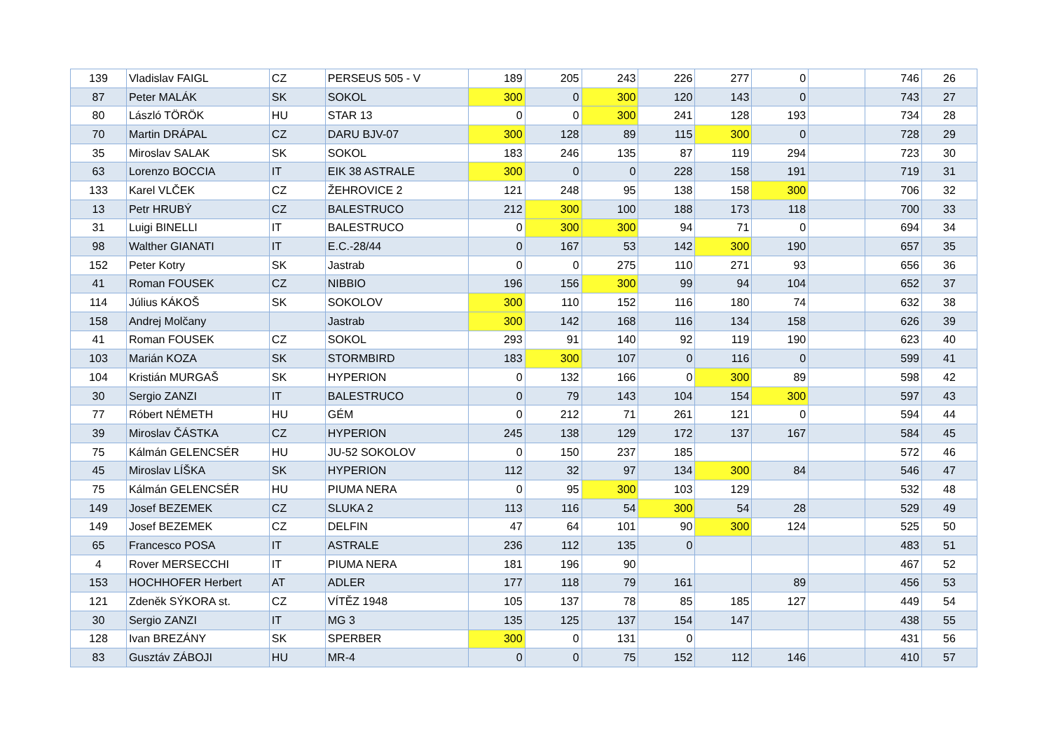| 139 | Vladislav FAIGL | CZ | PERSEUS 505 - V | 189 | 205 | 243 | 226 | 277 | 0 | | 746 | 26 |
| 87 | Peter MALÁK | SK | SOKOL | 300 | 0 | 300 | 120 | 143 | 0 | | 743 | 27 |
| 80 | László TÖRÖK | HU | STAR 13 | 0 | 0 | 300 | 241 | 128 | 193 | | 734 | 28 |
| 70 | Martin DRÁPAL | CZ | DARU BJV-07 | 300 | 128 | 89 | 115 | 300 | 0 | | 728 | 29 |
| 35 | Miroslav SALAK | SK | SOKOL | 183 | 246 | 135 | 87 | 119 | 294 | | 723 | 30 |
| 63 | Lorenzo BOCCIA | IT | EIK 38 ASTRALE | 300 | 0 | 0 | 228 | 158 | 191 | | 719 | 31 |
| 133 | Karel VLČEK | CZ | ŽEHROVICE 2 | 121 | 248 | 95 | 138 | 158 | 300 | | 706 | 32 |
| 13 | Petr HRUBÝ | CZ | BALESTRUCO | 212 | 300 | 100 | 188 | 173 | 118 | | 700 | 33 |
| 31 | Luigi BINELLI | IT | BALESTRUCO | 0 | 300 | 300 | 94 | 71 | 0 | | 694 | 34 |
| 98 | Walther GIANATI | IT | E.C.-28/44 | 0 | 167 | 53 | 142 | 300 | 190 | | 657 | 35 |
| 152 | Peter Kotry | SK | Jastrab | 0 | 0 | 275 | 110 | 271 | 93 | | 656 | 36 |
| 41 | Roman FOUSEK | CZ | NIBBIO | 196 | 156 | 300 | 99 | 94 | 104 | | 652 | 37 |
| 114 | Július KÁKOŠ | SK | SOKOLOV | 300 | 110 | 152 | 116 | 180 | 74 | | 632 | 38 |
| 158 | Andrej Molčany | | Jastrab | 300 | 142 | 168 | 116 | 134 | 158 | | 626 | 39 |
| 41 | Roman FOUSEK | CZ | SOKOL | 293 | 91 | 140 | 92 | 119 | 190 | | 623 | 40 |
| 103 | Marián KOZA | SK | STORMBIRD | 183 | 300 | 107 | 0 | 116 | 0 | | 599 | 41 |
| 104 | Kristián MURGAŠ | SK | HYPERION | 0 | 132 | 166 | 0 | 300 | 89 | | 598 | 42 |
| 30 | Sergio ZANZI | IT | BALESTRUCO | 0 | 79 | 143 | 104 | 154 | 300 | | 597 | 43 |
| 77 | Róbert NÉMETH | HU | GÉM | 0 | 212 | 71 | 261 | 121 | 0 | | 594 | 44 |
| 39 | Miroslav ČÁSTKA | CZ | HYPERION | 245 | 138 | 129 | 172 | 137 | 167 | | 584 | 45 |
| 75 | Kálmán GELENCSÉR | HU | JU-52 SOKOLOV | 0 | 150 | 237 | 185 | | | | 572 | 46 |
| 45 | Miroslav LÍŠKA | SK | HYPERION | 112 | 32 | 97 | 134 | 300 | 84 | | 546 | 47 |
| 75 | Kálmán GELENCSÉR | HU | PIUMA NERA | 0 | 95 | 300 | 103 | 129 | | | 532 | 48 |
| 149 | Josef BEZEMEK | CZ | SLUKA 2 | 113 | 116 | 54 | 300 | 54 | 28 | | 529 | 49 |
| 149 | Josef BEZEMEK | CZ | DELFIN | 47 | 64 | 101 | 90 | 300 | 124 | | 525 | 50 |
| 65 | Francesco POSA | IT | ASTRALE | 236 | 112 | 135 | 0 | | | | 483 | 51 |
| 4 | Rover MERSECCHI | IT | PIUMA NERA | 181 | 196 | 90 | | | | | 467 | 52 |
| 153 | HOCHHOFER Herbert | AT | ADLER | 177 | 118 | 79 | 161 | | 89 | | 456 | 53 |
| 121 | Zdeněk SÝKORA st. | CZ | VÍTĚZ 1948 | 105 | 137 | 78 | 85 | 185 | 127 | | 449 | 54 |
| 30 | Sergio ZANZI | IT | MG 3 | 135 | 125 | 137 | 154 | 147 | | | 438 | 55 |
| 128 | Ivan BREZÁNY | SK | SPERBER | 300 | 0 | 131 | 0 | | | | 431 | 56 |
| 83 | Gusztáv ZÁBOJI | HU | MR-4 | 0 | 0 | 75 | 152 | 112 | 146 | | 410 | 57 |